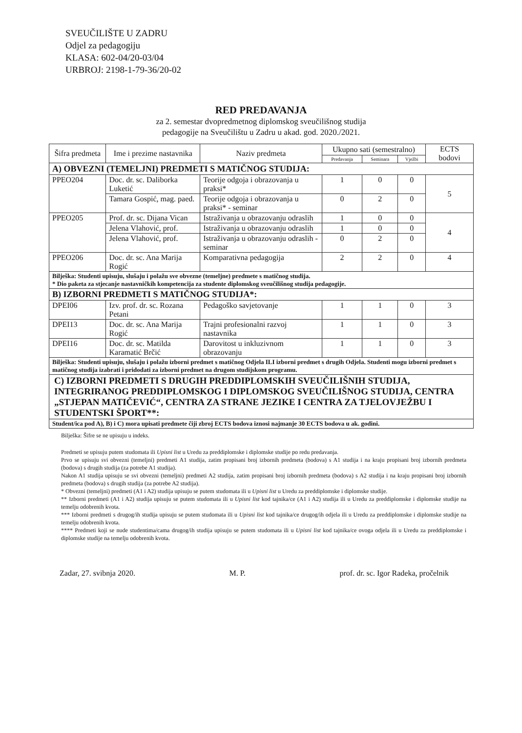SVEUČILIŠTE U ZADRU
Odjel za pedagogiju
KLASA: 602-04/20-03/04
URBROJ: 2198-1-79-36/20-02
RED PREDAVANJA
za 2. semestar dvopredmetnog diplomskog sveučilišnog studija
pedagogije na Sveučilištu u Zadru u akad. god. 2020./2021.
| Šifra predmeta | Ime i prezime nastavnika | Naziv predmeta | Ukupno sati (semestralno) | | | ECTS bodovi |
| --- | --- | --- | --- | --- | --- | --- |
| | | | Predavanja | Seminara | Vježbi | |
| A) OBVEZNI (TEMELJNI) PREDMETI S MATIČNOG STUDIJA: | | | | | | |
| PPEO204 | Doc. dr. sc. Daliborka Luketić | Teorije odgoja i obrazovanja u praksi* | 1 | 0 | 0 | 5 |
| | Tamara Gospić, mag. paed. | Teorije odgoja i obrazovanja u praksi* - seminar | 0 | 2 | 0 | |
| PPEO205 | Prof. dr. sc. Dijana Vican | Istraživanja u obrazovanju odraslih | 1 | 0 | 0 | 4 |
| | Jelena Vlahović, prof. | Istraživanja u obrazovanju odraslih | 1 | 0 | 0 | |
| | Jelena Vlahović, prof. | Istraživanja u obrazovanju odraslih - seminar | 0 | 2 | 0 | |
| PPEO206 | Doc. dr. sc. Ana Marija Rogić | Komparativna pedagogija | 2 | 2 | 0 | 4 |
| Bilješka: Studenti upisuju, slušaju i polažu sve obvezne (temeljne) predmete s matičnog studija. * Dio paketa za stjecanje nastavničkih kompetencija za studente diplomskog sveučilišnog studija pedagogije. | | | | | | |
| B) IZBORNI PREDMETI S MATIČNOG STUDIJA*: | | | | | | |
| DPEI06 | Izv. prof. dr. sc. Rozana Petani | Pedagoško savjetovanje | 1 | 1 | 0 | 3 |
| DPEI13 | Doc. dr. sc. Ana Marija Rogić | Trajni profesionalni razvoj nastavnika | 1 | 1 | 0 | 3 |
| DPEI16 | Doc. dr. sc. Matilda Karamatić Brčić | Darovitost u inkluzivnom obrazovanju | 1 | 1 | 0 | 3 |
| Bilješka: Studenti upisuju, slušaju i polažu izborni predmet s matičnog Odjela ILI izborni predmet s drugih Odjela. Studenti mogu izborni predmet s matičnog studija izabrati i pridodati za izborni predmet na drugom studijskom programu. | | | | | | |
| C) IZBORNI PREDMETI S DRUGIH PREDDIPLOMSKIH SVEUČILIŠNIH STUDIJA, INTEGRIRANOG PREDDIPLOMSKOG I DIPLOMSKOG SVEUČILIŠNOG STUDIJA, CENTRA „STJEPAN MATIČEVIĆ“, CENTRA ZA STRANE JEZIKE I CENTRA ZA TJELOVJEŽBU I STUDENTSKI ŠPORT**: | | | | | | |
| Student/ica pod A), B) i C) mora upisati predmete čiji zbroj ECTS bodova iznosi najmanje 30 ECTS bodova u ak. godini. | | | | | | |
Bilješka: Šifre se ne upisuju u indeks.
Predmeti se upisuju putem studomata ili Upisni list u Uredu za preddiplomske i diplomske studije po redu predavanja.
Prvo se upisuju svi obvezni (temeljni) predmeti A1 studija, zatim propisani broj izbornih predmeta (bodova) s A1 studija i na kraju propisani broj izbornih predmeta (bodova) s drugih studija (za potrebe A1 studija).
Nakon A1 studija upisuju se svi obvezni (temeljni) predmeti A2 studija, zatim propisani broj izbornih predmeta (bodova) s A2 studija i na kraju propisani broj izbornih predmeta (bodova) s drugih studija (za potrebe A2 studija).
* Obvezni (temeljni) predmeti (A1 i A2) studija upisuju se putem studomata ili u Upisni list u Uredu za preddiplomske i diplomske studije.
** Izborni predmeti (A1 i A2) studija upisuju se putem studomata ili u Upisni list kod tajnika/ce (A1 i A2) studija ili u Uredu za preddiplomske i diplomske studije na temelju odobrenih kvota.
*** Izborni predmeti s drugog/ih studija upisuju se putem studomata ili u Upisni list kod tajnika/ce drugog/ih odjela ili u Uredu za preddiplomske i diplomske studije na temelju odobrenih kvota.
**** Predmeti koji se nude studentima/cama drugog/ih studija upisuju se putem studomata ili u Upisni list kod tajnika/ce ovoga odjela ili u Uredu za preddiplomske i diplomske studije na temelju odobrenih kvota.
Zadar, 27. svibnja 2020. M. P. prof. dr. sc. Igor Radeka, pročelnik